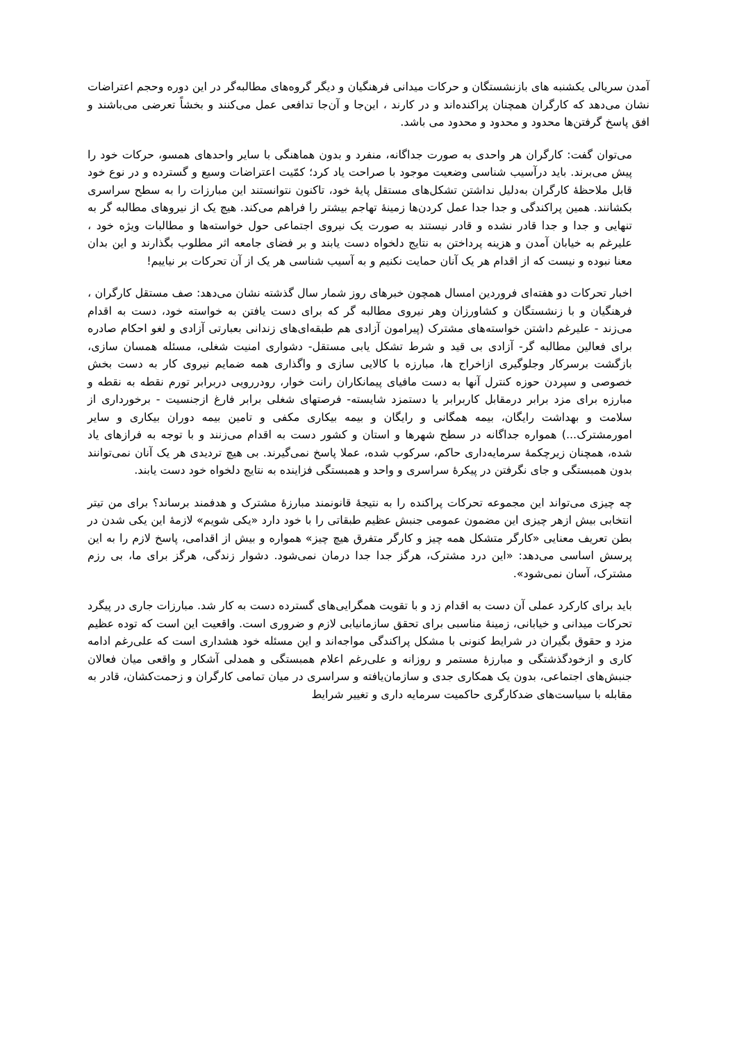آمدن سریالی یکشنبه های بازنشستگان و حرکات میدانی فرهنگیان و دیگر گروه‌های مطالبه‌گر در این دوره وحجم اعتراضات نشان می‌دهد که کارگران همچنان پراکنده‌اند و در کارند ، این‌جا و آن‌جا تدافعی عمل می‌کنند و بخشاً تعرضی می‌باشند و افق پاسخ گرفتن‌ها محدود و محدود و محدود می باشد.
می‌توان گفت: کارگران هر واحدی به صورت جداگانه، منفرد و بدون هماهنگی با سایر واحدهای همسو، حرکات خود را پیش می‌برند. باید درآسیب شناسی وضعیت موجود با صراحت یاد کرد؛ کمّیت اعتراضات وسیع و گسترده و در نوع خود قابل ملاحظهٔ کارگران به‌دلیل نداشتن تشکل‌های مستقل پایهٔ خود، تاکنون نتوانستند این مبارزات را به سطح سراسری بکشانند. همین پراکندگی و جدا جدا عمل کردن‌ها زمینهٔ تهاجم بیشتر را فراهم می‌کند. هیچ یک از نیروهای مطالبه گر به تنهایی و جدا و جدا قادر نشده و قادر نیستند به صورت یک نیروی اجتماعی حول خواسته‌ها و مطالبات ویژه خود ، علیرغم به خیابان آمدن و هزینه پرداختن به نتایج دلخواه دست یابند و بر فضای جامعه اثر مطلوب بگذارند و این بدان معنا نبوده و نیست که از اقدام هر یک آنان حمایت نکنیم و به آسیب شناسی هر یک از آن تحرکات بر نیاییم!
اخبار تحرکات دو هفته‌ای فروردین امسال همچون خبرهای روز شمار سال گذشته نشان می‌دهد: صف مستقل کارگران ، فرهنگیان و با زنشستگان و کشاورزان وهر نیروی مطالبه گر که برای دست یافتن به خواسته خود، دست به اقدام می‌زند - علیرغم داشتن خواسته‌های مشترک (پیرامون آزادی هم طبقه‌ای‌های زندانی بعبارتی آزادی و لغو احکام صادره برای فعالین مطالبه گر- آزادی بی قید و شرط تشکل یابی مستقل- دشواری امنیت شغلی، مسئله همسان سازی، بازگشت برسرکار وجلوگیری ازاخراج ها، مبارزه با کالایی سازی و واگذاری همه ضمایم نیروی کار به دست بخش خصوصی و سپردن حوزه کنترل آنها به دست مافیای پیمانکاران رانت خوار، رودررویی دربرابر تورم نقطه به نقطه و مبارزه برای مزد برابر درمقابل کاربرابر یا دستمزد شایسته- فرصتهای شغلی برابر فارغ ازجنسیت - برخورداری از سلامت و بهداشت رایگان، بیمه همگانی و رایگان و بیمه بیکاری مکفی و تامین بیمه دوران بیکاری و سایر امورمشترک...) همواره جداگانه در سطح شهرها و استان و کشور دست به اقدام می‌زنند و با توجه به فرازهای یاد شده، همچنان زیرچکمهٔ سرمایه‌داری حاکم، سرکوب شده، عملا پاسخ نمی‌گیرند. بی هیچ تردیدی هر یک آنان نمی‌توانند بدون همبستگی و جای نگرفتن در پیکرهٔ سراسری و واحد و همبستگی فزاینده به نتایج دلخواه خود دست یابند.
چه چیزی می‌تواند این مجموعه تحرکات پراکنده را به نتیجهٔ قانونمند مبارزهٔ مشترک و هدفمند برساند؟ برای من تیتر انتخابی بیش ازهر چیزی این مضمون عمومی جنبش عظیم طبقاتی را با خود دارد «یکی شویم» لازمهٔ این یکی شدن در بطن تعریف معنایی «کارگر متشکل همه چیز و کارگر متفرق هیچ چیز» همواره و بیش از اقدامی، پاسخ لازم را به این پرسش اساسی می‌دهد: «این درد مشترک، هرگز جدا جدا درمان نمی‌شود. دشوار زندگی، هرگز برای ما، بی رزم مشترک، آسان نمی‌شود».
باید برای کارکرد عملی آن دست به اقدام زد و با تقویت همگرایی‌های گسترده دست به کار شد. مبارزات جاری در پیگرد تحرکات میدانی و خیابانی، زمینهٔ مناسبی برای تحقق سازمانیابی لازم و ضروری است. واقعیت این است که توده عظیم مزد و حقوق بگیران در شرایط کنونی با مشکل پراکندگی مواجه‌اند و این مسئله خود هشداری است که علی‌رغم ادامه کاری و ازخودگذشتگی و مبارزهٔ مستمر و روزانه و علی‌رغم اعلام همبستگی و همدلی آشکار و واقعی میان فعالان جنبش‌های اجتماعی، بدون یک همکاری جدی و سازمان‌یافته و سراسری در میان تمامی کارگران و زحمت‌کشان، قادر به مقابله با سیاست‌های ضدکارگری حاکمیت سرمایه داری و تغییر شرایط